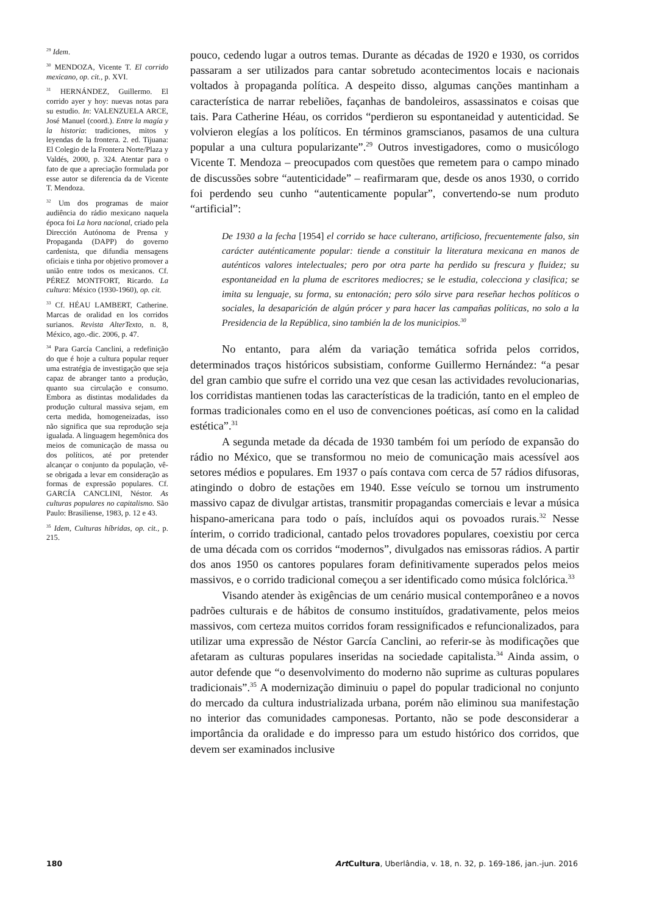<sup>29</sup> Idem.
<sup>30</sup> MENDOZA, Vicente T. El corrido mexicano, op. cit., p. XVI.
<sup>31</sup> HERNÁNDEZ, Guillermo. El corrido ayer y hoy: nuevas notas para su estudio. In: VALENZUELA ARCE, José Manuel (coord.). Entre la magía y la historia: tradiciones, mitos y leyendas de la frontera. 2. ed. Tijuana: El Colegio de la Frontera Norte/Plaza y Valdés, 2000, p. 324. Atentar para o fato de que a apreciação formulada por esse autor se diferencia da de Vicente T. Mendoza.
<sup>32</sup> Um dos programas de maior audiência do rádio mexicano naquela época foi La hora nacional, criado pela Dirección Autónoma de Prensa y Propaganda (DAPP) do governo cardenista, que difundia mensagens oficiais e tinha por objetivo promover a união entre todos os mexicanos. Cf. PÉREZ MONTFORT, Ricardo. La cultura: México (1930-1960), op. cit.
<sup>33</sup> Cf. HÉAU LAMBERT, Catherine. Marcas de oralidad en los corridos surianos. Revista AlterTexto, n. 8, México, ago.-dic. 2006, p. 47.
<sup>34</sup> Para García Canclini, a redefinição do que é hoje a cultura popular requer uma estratégia de investigação que seja capaz de abranger tanto a produção, quanto sua circulação e consumo. Embora as distintas modalidades da produção cultural massiva sejam, em certa medida, homogeneizadas, isso não significa que sua reprodução seja igualada. A linguagem hegemônica dos meios de comunicação de massa ou dos políticos, até por pretender alcançar o conjunto da população, vê-se obrigada a levar em consideração as formas de expressão populares. Cf. GARCÍA CANCLINI, Néstor. As culturas populares no capitalismo. São Paulo: Brasiliense, 1983, p. 12 e 43.
<sup>35</sup> Idem, Culturas híbridas, op. cit., p. 215.
pouco, cedendo lugar a outros temas. Durante as décadas de 1920 e 1930, os corridos passaram a ser utilizados para cantar sobretudo acontecimentos locais e nacionais voltados à propaganda política. A despeito disso, algumas canções mantinham a característica de narrar rebeliões, façanhas de bandoleiros, assassinatos e coisas que tais. Para Catherine Héau, os corridos “perdieron su espontaneidad y autenticidad. Se volvieron elegías a los políticos. En términos gramscianos, pasamos de una cultura popular a una cultura popularizante”.<sup>29</sup> Outros investigadores, como o musicólogo Vicente T. Mendoza – preocupados com questões que remetem para o campo minado de discussões sobre “autenticidade” – reafirmaram que, desde os anos 1930, o corrido foi perdendo seu cunho “autenticamente popular”, convertendo-se num produto “artificial”:
De 1930 a la fecha [1954] el corrido se hace culterano, artificioso, frecuentemente falso, sin carácter auténticamente popular: tiende a constituir la literatura mexicana en manos de auténticos valores intelectuales; pero por otra parte ha perdido su frescura y fluidez; su espontaneidad en la pluma de escritores mediocres; se le estudia, colecciona y clasifica; se imita su lenguaje, su forma, su entonación; pero sólo sirve para reseñar hechos políticos o sociales, la desaparición de algún prócer y para hacer las campañas políticas, no solo a la Presidencia de la República, sino también la de los municipios.<sup>30</sup>
No entanto, para além da variação temática sofrida pelos corridos, determinados traços históricos subsistiam, conforme Guillermo Hernández: “a pesar del gran cambio que sufre el corrido una vez que cesan las actividades revolucionarias, los corridistas mantienen todas las características de la tradición, tanto en el empleo de formas tradicionales como en el uso de convenciones poéticas, así como en la calidad estética”.<sup>31</sup>
A segunda metade da década de 1930 também foi um período de expansão do rádio no México, que se transformou no meio de comunicação mais acessível aos setores médios e populares. Em 1937 o país contava com cerca de 57 rádios difusoras, atingindo o dobro de estações em 1940. Esse veículo se tornou um instrumento massivo capaz de divulgar artistas, transmitir propagandas comerciais e levar a música hispano-americana para todo o país, incluídos aqui os povoados rurais.<sup>32</sup> Nesse ínterim, o corrido tradicional, cantado pelos trovadores populares, coexistiu por cerca de uma década com os corridos “modernos”, divulgados nas emissoras rádios. A partir dos anos 1950 os cantores populares foram definitivamente superados pelos meios massivos, e o corrido tradicional começou a ser identificado como música folclórica.<sup>33</sup>
Visando atender às exigências de um cenário musical contemporâneo e a novos padrões culturais e de hábitos de consumo instituídos, gradativamente, pelos meios massivos, com certeza muitos corridos foram ressignificados e refuncionalizados, para utilizar uma expressão de Néstor García Canclini, ao referir-se às modificações que afetaram as culturas populares inseridas na sociedade capitalista.<sup>34</sup> Ainda assim, o autor defende que “o desenvolvimento do moderno não suprime as culturas populares tradicionais”.<sup>35</sup> A modernização diminuiu o papel do popular tradicional no conjunto do mercado da cultura industrializada urbana, porém não eliminou sua manifestação no interior das comunidades camponesas. Portanto, não se pode desconsiderar a importância da oralidade e do impresso para um estudo histórico dos corridos, que devem ser examinados inclusive
180 Art Cultura, Uberlândia, v. 18, n. 32, p. 169-186, jan.-jun. 2016